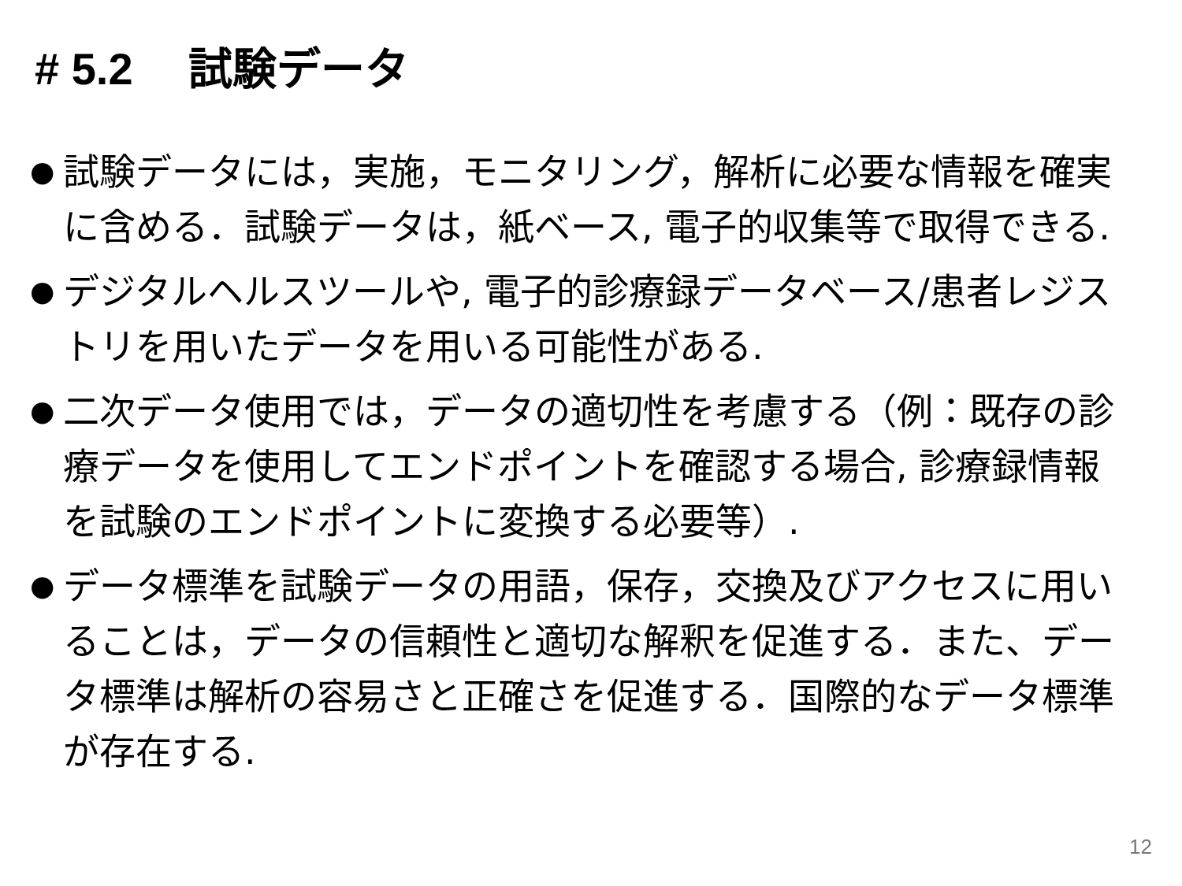# 5.2 試験データ
● 試験データには，実施，モニタリング，解析に必要な情報を確実に含める．試験データは，紙ベース, 電子的収集等で取得できる.
● デジタルヘルスツールや, 電子的診療録データベース/患者レジストリを用いたデータを用いる可能性がある.
● 二次データ使用では，データの適切性を考慮する（例：既存の診療データを使用してエンドポイントを確認する場合, 診療録情報を試験のエンドポイントに変換する必要等）.
● データ標準を試験データの用語，保存，交換及びアクセスに用いることは，データの信頼性と適切な解釈を促進する．また、データ標準は解析の容易さと正確さを促進する．国際的なデータ標準が存在する.
12